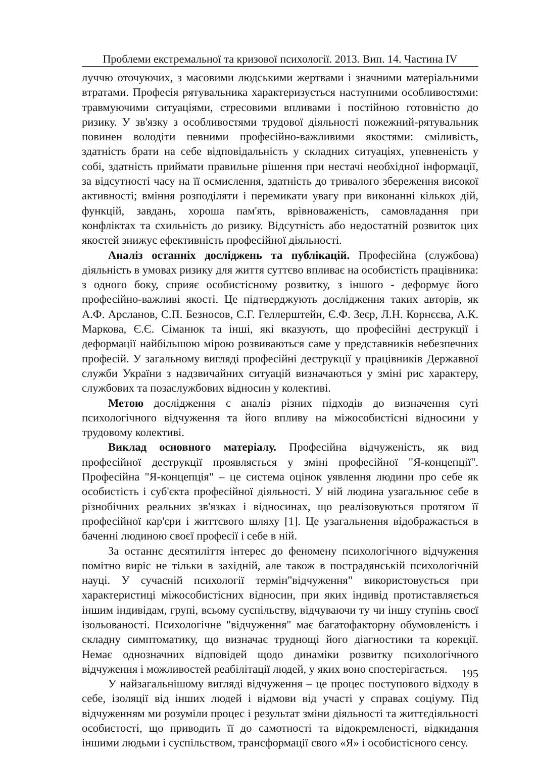Проблеми екстремальної та кризової психології. 2013. Вип. 14. Частина IV
луччю оточуючих, з масовими людськими жертвами і значними матеріальними втратами. Професія рятувальника характеризується наступними особливостями: травмуючими ситуаціями, стресовими впливами і постійною готовністю до ризику. У зв'язку з особливостями трудової діяльності пожежний-рятувальник повинен володіти певними професійно-важливими якостями: сміливість, здатність брати на себе відповідальність у складних ситуаціях, упевненість у собі, здатність приймати правильне рішення при нестачі необхідної інформації, за відсутності часу на її осмислення, здатність до тривалого збереження високої активності; вміння розподіляти і перемикати увагу при виконанні кількох дій, функцій, завдань, хороша пам'ять, врівноваженість, самовладання при конфліктах та схильність до ризику. Відсутність або недостатній розвиток цих якостей знижує ефективність професійної діяльності.
Аналіз останніх досліджень та публікацій. Професійна (службова) діяльність в умовах ризику для життя суттєво впливає на особистість працівника: з одного боку, сприяє особистісному розвитку, з іншого - деформує його професійно-важливі якості. Це підтверджують дослідження таких авторів, як А.Ф. Арсланов, С.П. Безносов, С.Г. Геллерштейн, Є.Ф. Зеєр, Л.Н. Корнєєва, А.К. Маркова, Є.Є. Сіманюк та інші, які вказують, що професійні деструкції і деформації найбільшою мірою розвиваються саме у представників небезпечних професій. У загальному вигляді професійні деструкції у працівників Державної служби України з надзвичайних ситуацій визначаються у зміні рис характеру, службових та позаслужбових відносин у колективі.
Метою дослідження є аналіз різних підходів до визначення суті психологічного відчуження та його впливу на міжособистісні відносини у трудовому колективі.
Виклад основного матеріалу. Професійна відчуженість, як вид професійної деструкції проявляється у зміні професійної "Я-концепції". Професійна "Я-концепція" – це система оцінок уявлення людини про себе як особистість і суб'єкта професійної діяльності. У ній людина узагальнює себе в різнобічних реальних зв'язках і відносинах, що реалізовуються протягом її професійної кар'єри і життєвого шляху [1]. Це узагальнення відображається в баченні людиною своєї професії і себе в ній.
За останнє десятиліття інтерес до феномену психологічного відчуження помітно виріс не тільки в західній, але також в пострадянській психологічній науці. У сучасній психології термін"відчуження" використовується при характеристиці міжособистісних відносин, при яких індивід протиставляється іншим індивідам, групі, всьому суспільству, відчуваючи ту чи іншу ступінь своєї ізольованості. Психологічне "відчуження" має багатофакторну обумовленість і складну симптоматику, що визначає труднощі його діагностики та корекції. Немає однозначних відповідей щодо динаміки розвитку психологічного відчуження і можливостей реабілітації людей, у яких воно спостерігається.
У найзагальнішому вигляді відчуження – це процес поступового відходу в себе, ізоляції від інших людей і відмови від участі у справах соціуму. Під відчуженням ми розуміли процес і результат зміни діяльності та життєдіяльності особистості, що приводить її до самотності та відокремленості, відкидання іншими людьми і суспільством, трансформації свого «Я» і особистісного сенсу.
195